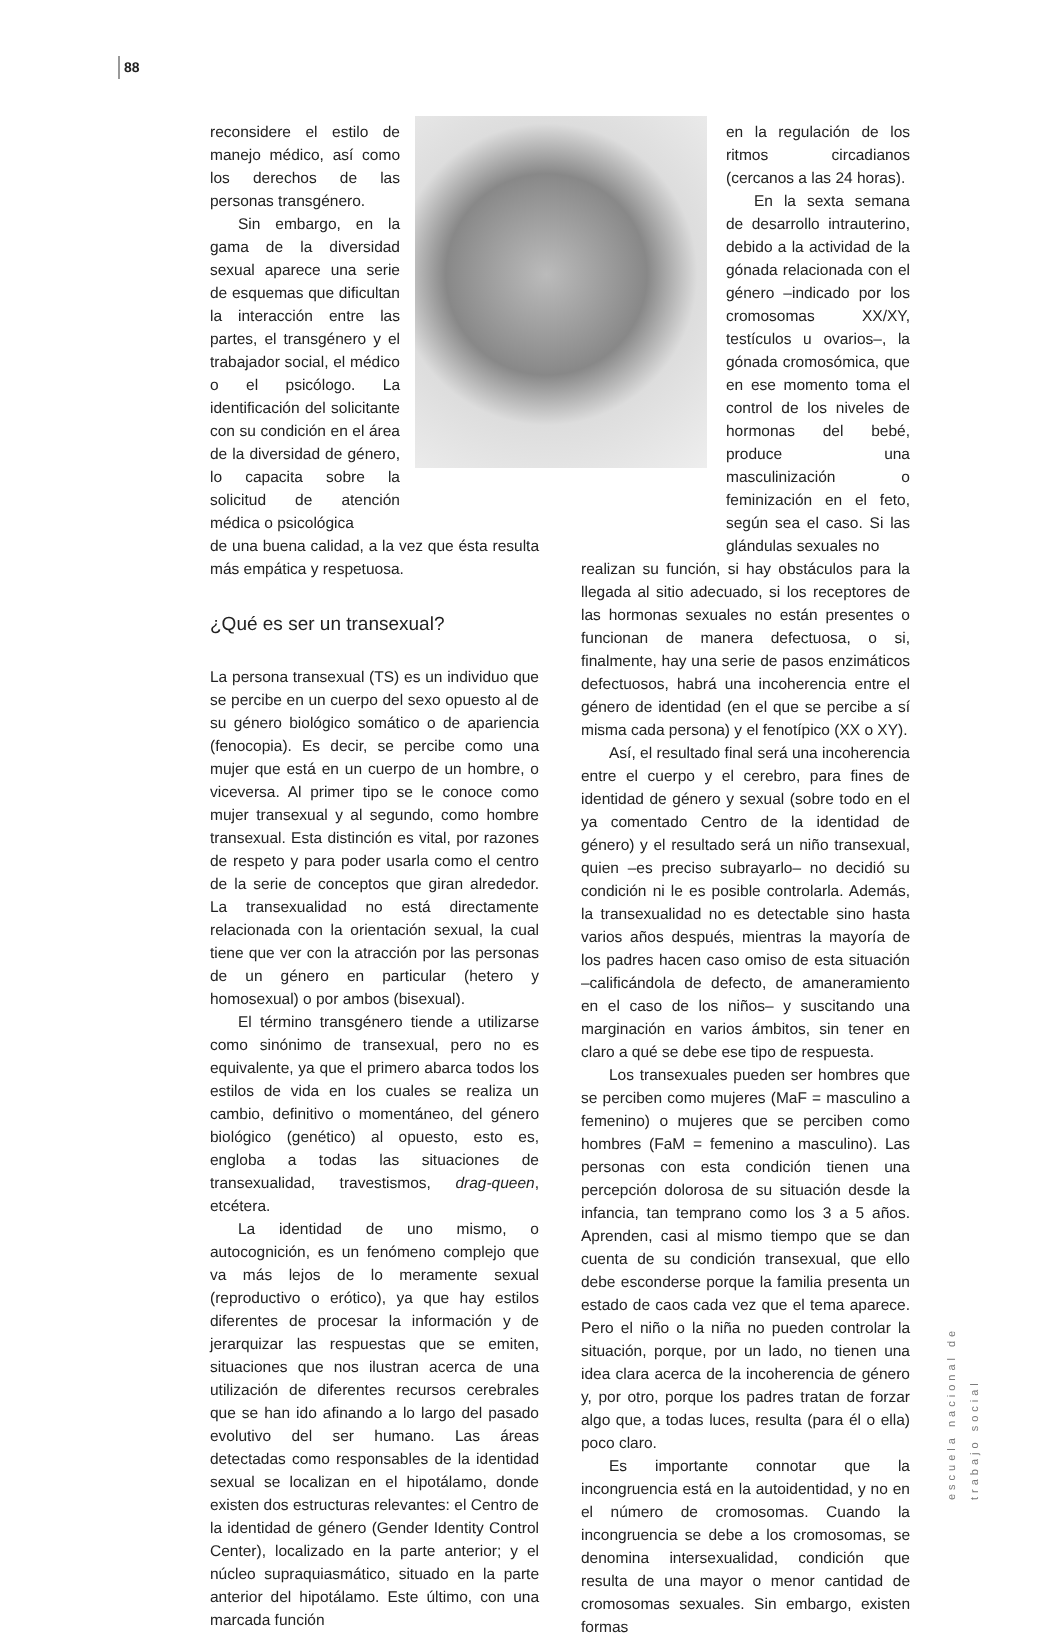88
reconsidere el estilo de manejo médico, así como los derechos de las personas transgénero.
Sin embargo, en la gama de la diversidad sexual aparece una serie de esquemas que dificultan la interacción entre las partes, el transgénero y el trabajador social, el médico o el psicólogo. La identificación del solicitante con su condición en el área de la diversidad de género, lo capacita sobre la solicitud de atención médica o psicológica
de una buena calidad, a la vez que ésta resulta más empática y respetuosa.
¿Qué es ser un transexual?
La persona transexual (TS) es un individuo que se percibe en un cuerpo del sexo opuesto al de su género biológico somático o de apariencia (fenocopia). Es decir, se percibe como una mujer que está en un cuerpo de un hombre, o viceversa. Al primer tipo se le conoce como mujer transexual y al segundo, como hombre transexual. Esta distinción es vital, por razones de respeto y para poder usarla como el centro de la serie de conceptos que giran alrededor. La transexualidad no está directamente relacionada con la orientación sexual, la cual tiene que ver con la atracción por las personas de un género en particular (hetero y homosexual) o por ambos (bisexual).
El término transgénero tiende a utilizarse como sinónimo de transexual, pero no es equivalente, ya que el primero abarca todos los estilos de vida en los cuales se realiza un cambio, definitivo o momentáneo, del género biológico (genético) al opuesto, esto es, engloba a todas las situaciones de transexualidad, travestismos, drag-queen, etcétera.
La identidad de uno mismo, o autocognición, es un fenómeno complejo que va más lejos de lo meramente sexual (reproductivo o erótico), ya que hay estilos diferentes de procesar la información y de jerarquizar las respuestas que se emiten, situaciones que nos ilustran acerca de una utilización de diferentes recursos cerebrales que se han ido afinando a lo largo del pasado evolutivo del ser humano. Las áreas detectadas como responsables de la identidad sexual se localizan en el hipotálamo, donde existen dos estructuras relevantes: el Centro de la identidad de género (Gender Identity Control Center), localizado en la parte anterior; y el núcleo supraquiasmático, situado en la parte anterior del hipotálamo. Este último, con una marcada función
en la regulación de los ritmos circadianos (cercanos a las 24 horas).
En la sexta semana de desarrollo intrauterino, debido a la actividad de la gónada relacionada con el género –indicado por los cromosomas XX/XY, testículos u ovarios–, la gónada cromosómica, que en ese momento toma el control de los niveles de hormonas del bebé, produce una masculinización o feminización en el feto, según sea el caso. Si las glándulas sexuales no
realizan su función, si hay obstáculos para la llegada al sitio adecuado, si los receptores de las hormonas sexuales no están presentes o funcionan de manera defectuosa, o si, finalmente, hay una serie de pasos enzimáticos defectuosos, habrá una incoherencia entre el género de identidad (en el que se percibe a sí misma cada persona) y el fenotípico (XX o XY).
Así, el resultado final será una incoherencia entre el cuerpo y el cerebro, para fines de identidad de género y sexual (sobre todo en el ya comentado Centro de la identidad de género) y el resultado será un niño transexual, quien –es preciso subrayarlo– no decidió su condición ni le es posible controlarla. Además, la transexualidad no es detectable sino hasta varios años después, mientras la mayoría de los padres hacen caso omiso de esta situación –calificándola de defecto, de amaneramiento en el caso de los niños– y suscitando una marginación en varios ámbitos, sin tener en claro a qué se debe ese tipo de respuesta.
Los transexuales pueden ser hombres que se perciben como mujeres (MaF = masculino a femenino) o mujeres que se perciben como hombres (FaM = femenino a masculino). Las personas con esta condición tienen una percepción dolorosa de su situación desde la infancia, tan temprano como los 3 a 5 años. Aprenden, casi al mismo tiempo que se dan cuenta de su condición transexual, que ello debe esconderse porque la familia presenta un estado de caos cada vez que el tema aparece. Pero el niño o la niña no pueden controlar la situación, porque, por un lado, no tienen una idea clara acerca de la incoherencia de género y, por otro, porque los padres tratan de forzar algo que, a todas luces, resulta (para él o ella) poco claro.
Es importante connotar que la incongruencia está en la autoidentidad, y no en el número de cromosomas. Cuando la incongruencia se debe a los cromosomas, se denomina intersexualidad, condición que resulta de una mayor o menor cantidad de cromosomas sexuales. Sin embargo, existen formas
escuela nacional de trabajo social